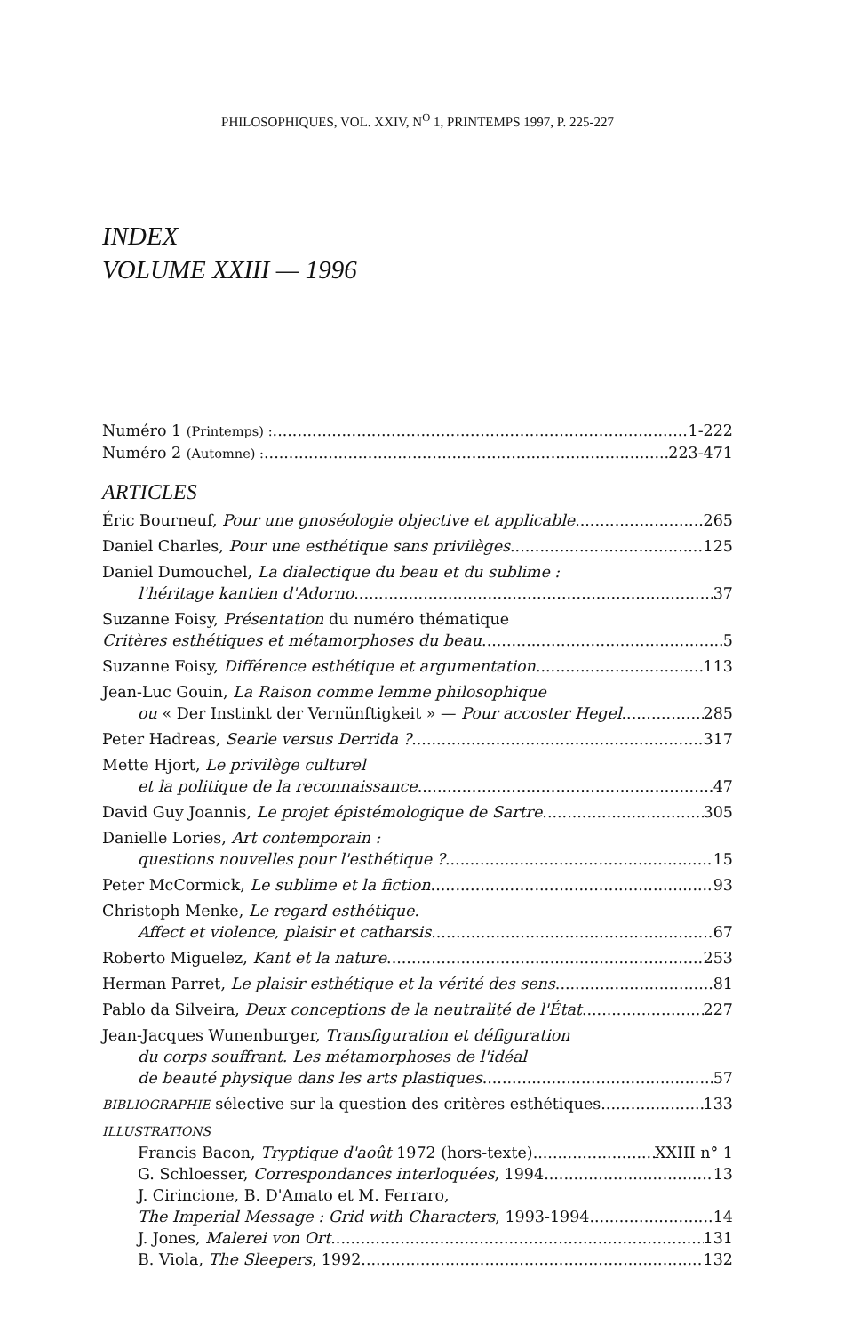PHILOSOPHIQUES, VOL. XXIV, N<sup>O</sup> 1, PRINTEMPS 1997, P. 225-227
INDEX
VOLUME XXIII — 1996
Numéro 1 (Printemps) : 1-222
Numéro 2 (Automne) : 223-471
ARTICLES
Éric Bourneuf, Pour une gnoséologie objective et applicable 265
Daniel Charles, Pour une esthétique sans privilèges 125
Daniel Dumouchel, La dialectique du beau et du sublime :
l'héritage kantien d'Adorno 37
Suzanne Foisy, Présentation du numéro thématique
Critères esthétiques et métamorphoses du beau 5
Suzanne Foisy, Différence esthétique et argumentation 113
Jean-Luc Gouin, La Raison comme lemme philosophique
ou « Der Instinkt der Vernünftigkeit » — Pour accoster Hegel 285
Peter Hadreas, Searle versus Derrida ? 317
Mette Hjort, Le privilège culturel
et la politique de la reconnaissance 47
David Guy Joannis, Le projet épistémologique de Sartre 305
Danielle Lories, Art contemporain :
questions nouvelles pour l'esthétique ? 15
Peter McCormick, Le sublime et la fiction 93
Christoph Menke, Le regard esthétique.
Affect et violence, plaisir et catharsis 67
Roberto Miguelez, Kant et la nature 253
Herman Parret, Le plaisir esthétique et la vérité des sens 81
Pablo da Silveira, Deux conceptions de la neutralité de l'État 227
Jean-Jacques Wunenburger, Transfiguration et défiguration
du corps souffrant. Les métamorphoses de l'idéal
de beauté physique dans les arts plastiques 57
BIBLIOGRAPHIE sélective sur la question des critères esthétiques. 133
ILLUSTRATIONS
Francis Bacon, Tryptique d'août 1972 (hors-texte) XXIII n° 1
G. Schloesser, Correspondances interloquées, 1994 13
J. Cirincione, B. D'Amato et M. Ferraro,
The Imperial Message : Grid with Characters, 1993-1994 14
J. Jones, Malerei von Ort 131
B. Viola, The Sleepers, 1992 132